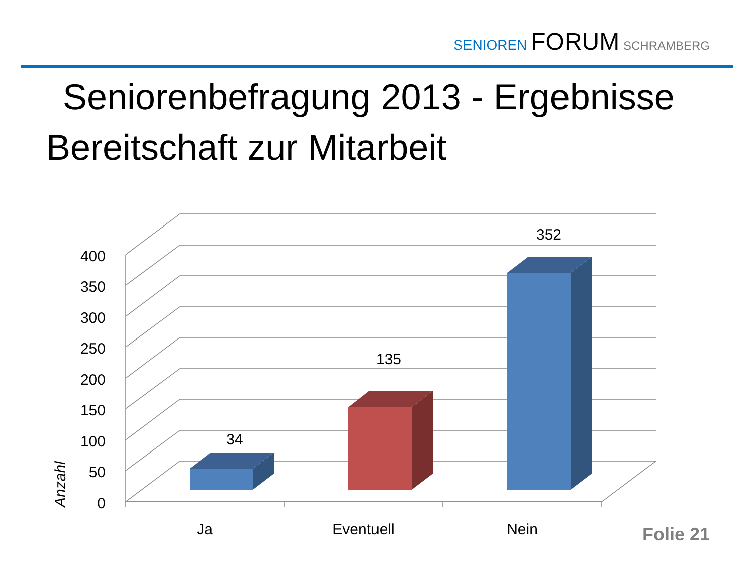SENIOREN FORUM SCHRAMBERG
Seniorenbefragung 2013 - Ergebnisse
Bereitschaft zur Mitarbeit
400
350
300
250
200
150
100
50
0
Anzahl
34
135
352
Ja
Eventuell
Nein
Folie 21